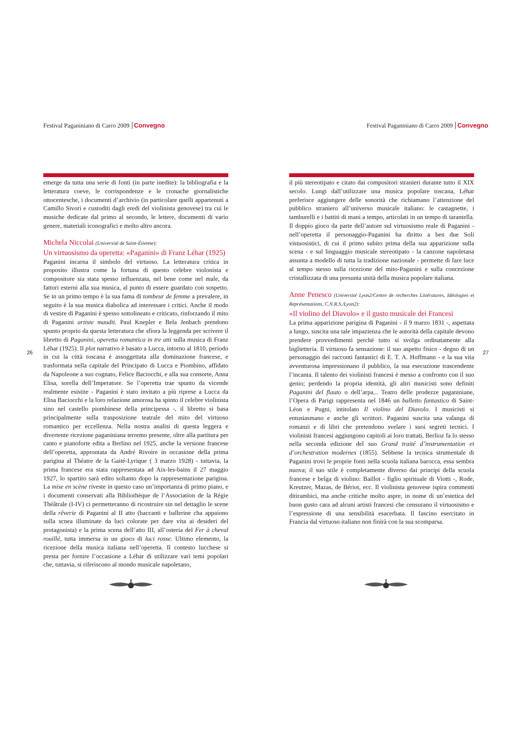Festival Paganiniano di Carro 2009 Convegno
emerge da tutta una serie di fonti (in parte inedite): la bibliografia e la letteratura coeve, le corrispondenze e le cronache giornalistiche ottocentesche, i documenti d’archivio (in particolare quelli appartenuti a Camillo Sivori e custoditi dagli eredi del violinista genovese) tra cui le musiche dedicate dal primo al secondo, le lettere, documenti di vario genere, materiali iconografici e molto altro ancora.
Michela Niccolai (Université de Saint-Étienne):
Un virtuosismo da operetta: «Paganini» di Franz Léhar (1925)
Paganini incarna il simbolo del virtuoso. La letteratura critica in proposito illustra come la fortuna di questo celebre violonista e compositore sia stata spesso influenzata, nel bene come nel male, da fattori esterni alla sua musica, al punto di essere guardato con sospetto. Se in un primo tempo è la sua fama di tombeur de femme a prevalere, in seguito è la sua musica diabolica ad interessare i critici. Anche il modo di vestire di Paganini è spesso sottolineato e criticato, rinforzando il mito di Paganini artiste maudit. Paul Knepler e Bela Jenbach prendono spunto proprio da questa letteratura che sfiora la leggenda per scrivere il libretto di Paganini, operetta romantica in tre atti sulla musica di Franz Léhar (1925). Il plot narrativo è basato a Lucca, intorno al 1810, periodo in cui la città toscana è assoggettata alla dominazione francese, e trasformata nella capitale del Principato di Lucca e Piombino, affidato da Napoleone a suo cognato, Felice Baciocchi, e alla sua consorte, Anna Elisa, sorella dell’Imperatore. Se l’operetta trae spunto da vicende realmente esistite - Paganini è stato invitato a più riprese a Lucca da Elisa Baciocchi e la loro relazione amorosa ha spinto il celebre violinista sino nel castello piombinese della principessa -, il libretto si basa principalmente sulla trasposizione teatrale del mito del virtuoso romantico per eccellenza. Nella nostra analisi di questa leggera e divertente ricezione paganiniana terremo presente, oltre alla partitura per canto e pianoforte edita a Berlino nel 1925, anche la versione francese dell’operetta, approntata da André Rivoire in occasione della prima parigina al Théatre de la Gaité-Lyrique ( 3 marzo 1928) - tuttavia, la prima francese era stata rappresentata ad Aix-les-bains il 27 maggio 1927, lo spartito sarà edito soltanto dopo la rappresentazione parigina. La mise en scène riveste in questo caso un’importanza di primo piano, e i documenti conservati alla Bibliothèque de l’Association de la Régie Théâtrale (I-IV) ci permetteranno di ricostruire sin nel dettaglio le scene della rêverie di Paganini al II atto (baccanti e ballerine cha appaiono sulla scnea illuminate da luci colorate per dare vita ai desideri del protagonista) e la prima scena dell’atto III, all’osteria del Fer à cheval rouillé, tutta immersa in un gioco di luci rosse. Ultimo elemento, la ricezione della musica italiana nell’operetta. Il contesto lucchese si presta per fornire l’occasione a Léhar di utilizzare vari temi popolari che, tuttavia, si riferiscono al mondo musicale napoletano,
26
Festival Paganiniano di Carro 2009 Convegno
il più stereotipato e citato dai compositori stranieri durante tutto il XIX secolo. Lungi dall’utilizzare una musica popolare toscana, Léhar preferisce aggiungere delle sonorità che richiamano l’attenzione del pubblico straniero all’universo musicale italiano: le castagnette, i tamburelli e i battiti di mani a tempo, articolati in un tempo di tarantella. Il doppio gioco da parte dell’autore sul virtuosismo reale di Paganini - nell’operetta il personaggio-Paganini ha diritto a ben due Soli vistuosistici, di cui il primo subito prima della sua apparizione sulla scena - e sul linguaggio musicale stereotipato - la canzone napoletana assunta a modello di tutta la tradizione nazionale - permette di fare luce al tempo stesso sulla ricezione del mito-Paganini e sulla concezione cristallizzata di una presunta unità della musica popolare italiana.
Anne Penesco (Université Lyon2/Centre de recherches Littératures, Idéologies et Représentations, C.N.R.S./Lyon2):
«Il violino del Diavolo» e il gusto musicale dei Francesi
La prima apparizione parigina di Paganini - il 9 marzo 1831 -, aspettata a lungo, suscita una tale impazienza che le autorità della capitale devono prendere provvedimenti perché tutto si svolga ordinatamente alla biglietteria. Il virtuoso fa sensazione: il suo aspetto fisico - degno di un personaggio dei racconti fantastici di E. T. A. Hoffmann - e la sua vita avventurosa impressionano il pubblico, la sua esecuzione trascendente l’incanta. Il talento dei violinisti francesi è messo a confronto con il suo genio; perdendo la propria identità, gli altri musicisti sono definiti Paganini del flauto o dell’arpa... Teatro delle prodezze paganiniane, l’Opera di Parigi rappresenta nel 1846 un balletto fantastico di Saint-Léon e Pugni, intitolato Il violino del Diavolo. I musicisti si entusiasmano e anche gli scrittori. Paganini suscita una valanga di romanzi e di libri che pretendono svelare i suoi segreti tecnici. I violinisti francesi aggiungono capitoli ai loro trattati, Berlioz fa lo stesso nella seconda edizione del suo Grand traité d’instrumentation et d’orchestration modernes (1855). Sebbene la tecnica strumentale di Paganini trovi le proprie fonti nella scuola italiana barocca, essa sembra nuova; il suo stile è completamente diverso dai principi della scuola francese e belga di violino: Baillot - figlio spirituale di Viotti -, Rode, Kreutzer, Mazas, de Bériot, ecc. Il violinista genovese ispira commenti ditirambici, ma anche critiche molto aspre, in nome di un’estetica del buon gusto cara ad alcuni artisti francesi che censurano il virtuosismo e l’espressione di una sensibilità esacerbata. Il fascino esercitato in Francia dal virtuoso italiano non finirà con la sua scomparsa.
27